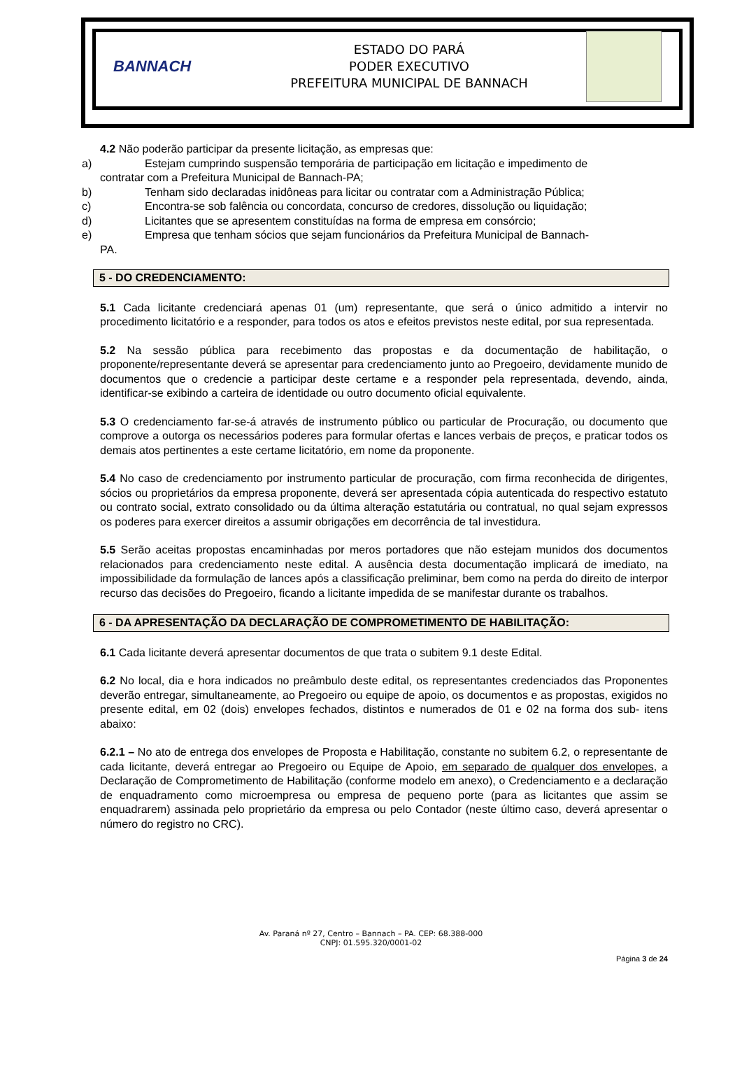BANNACH
ESTADO DO PARÁ
PODER EXECUTIVO
PREFEITURA MUNICIPAL DE BANNACH
4.2 Não poderão participar da presente licitação, as empresas que:
a) Estejam cumprindo suspensão temporária de participação em licitação e impedimento de
contratar com a Prefeitura Municipal de Bannach-PA;
b) Tenham sido declaradas inidôneas para licitar ou contratar com a Administração Pública;
c) Encontra-se sob falência ou concordata, concurso de credores, dissolução ou liquidação;
d) Licitantes que se apresentem constituídas na forma de empresa em consórcio;
e) Empresa que tenham sócios que sejam funcionários da Prefeitura Municipal de Bannach-
PA.
5 - DO CREDENCIAMENTO:
5.1 Cada licitante credenciará apenas 01 (um) representante, que será o único admitido a intervir no procedimento licitatório e a responder, para todos os atos e efeitos previstos neste edital, por sua representada.
5.2 Na sessão pública para recebimento das propostas e da documentação de habilitação, o proponente/representante deverá se apresentar para credenciamento junto ao Pregoeiro, devidamente munido de documentos que o credencie a participar deste certame e a responder pela representada, devendo, ainda, identificar-se exibindo a carteira de identidade ou outro documento oficial equivalente.
5.3 O credenciamento far-se-á através de instrumento público ou particular de Procuração, ou documento que comprove a outorga os necessários poderes para formular ofertas e lances verbais de preços, e praticar todos os demais atos pertinentes a este certame licitatório, em nome da proponente.
5.4 No caso de credenciamento por instrumento particular de procuração, com firma reconhecida de dirigentes, sócios ou proprietários da empresa proponente, deverá ser apresentada cópia autenticada do respectivo estatuto ou contrato social, extrato consolidado ou da última alteração estatutária ou contratual, no qual sejam expressos os poderes para exercer direitos a assumir obrigações em decorrência de tal investidura.
5.5 Serão aceitas propostas encaminhadas por meros portadores que não estejam munidos dos documentos relacionados para credenciamento neste edital. A ausência desta documentação implicará de imediato, na impossibilidade da formulação de lances após a classificação preliminar, bem como na perda do direito de interpor recurso das decisões do Pregoeiro, ficando a licitante impedida de se manifestar durante os trabalhos.
6 - DA APRESENTAÇÃO DA DECLARAÇÃO DE COMPROMETIMENTO DE HABILITAÇÃO:
6.1 Cada licitante deverá apresentar documentos de que trata o subitem 9.1 deste Edital.
6.2 No local, dia e hora indicados no preâmbulo deste edital, os representantes credenciados das Proponentes deverão entregar, simultaneamente, ao Pregoeiro ou equipe de apoio, os documentos e as propostas, exigidos no presente edital, em 02 (dois) envelopes fechados, distintos e numerados de 01 e 02 na forma dos sub- itens abaixo:
6.2.1 – No ato de entrega dos envelopes de Proposta e Habilitação, constante no subitem 6.2, o representante de cada licitante, deverá entregar ao Pregoeiro ou Equipe de Apoio, em separado de qualquer dos envelopes, a Declaração de Comprometimento de Habilitação (conforme modelo em anexo), o Credenciamento e a declaração de enquadramento como microempresa ou empresa de pequeno porte (para as licitantes que assim se enquadrarem) assinada pelo proprietário da empresa ou pelo Contador (neste último caso, deverá apresentar o número do registro no CRC).
Av. Paraná nº 27, Centro – Bannach – PA. CEP: 68.388-000
CNPJ: 01.595.320/0001-02
Página 3 de 24